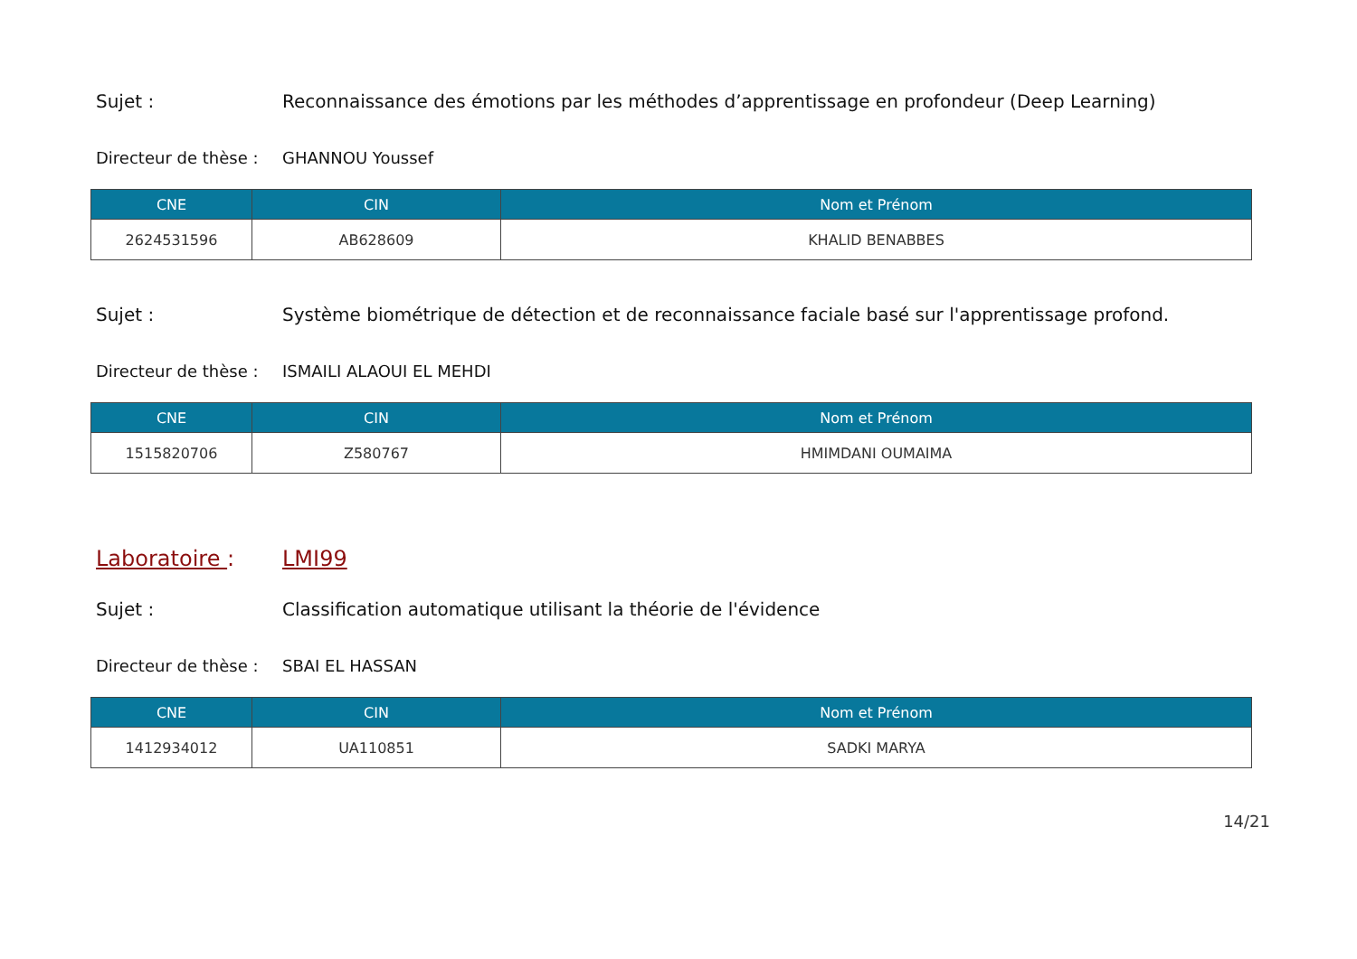Sujet : Reconnaissance des émotions par les méthodes d’apprentissage en profondeur (Deep Learning)
Directeur de thèse :
GHANNOU Youssef
| CNE | CIN | Nom et Prénom |
| --- | --- | --- |
| 2624531596 | AB628609 | KHALID BENABBES |
Sujet : Système biométrique de détection et de reconnaissance faciale basé sur l'apprentissage profond.
Directeur de thèse :
ISMAILI ALAOUI EL MEHDI
| CNE | CIN | Nom et Prénom |
| --- | --- | --- |
| 1515820706 | Z580767 | HMIMDANI OUMAIMA |
Laboratoire : LMI99
Sujet : Classification automatique utilisant la théorie de l'évidence
Directeur de thèse :
SBAI EL HASSAN
| CNE | CIN | Nom et Prénom |
| --- | --- | --- |
| 1412934012 | UA110851 | SADKI MARYA |
14/21